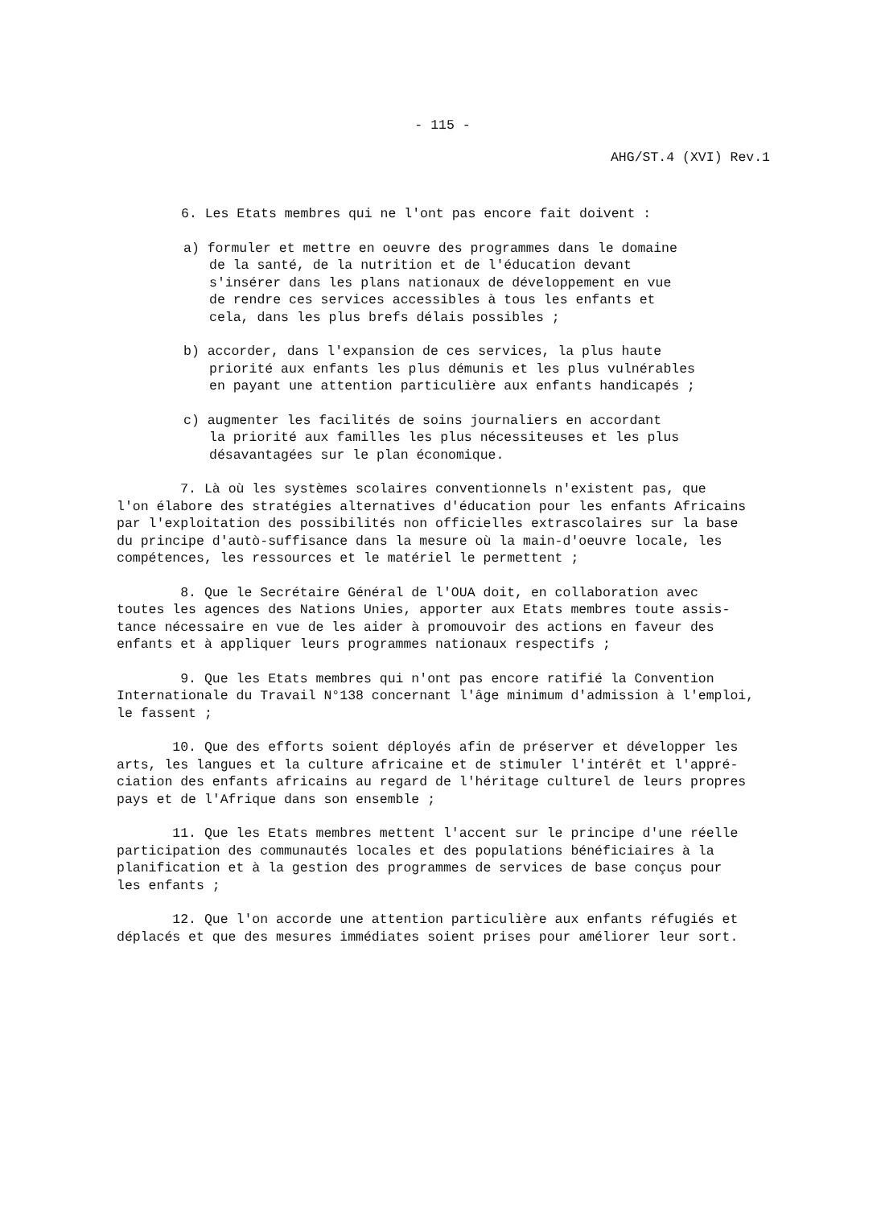- 115 -
AHG/ST.4 (XVI) Rev.1
6. Les Etats membres qui ne l'ont pas encore fait doivent :
a) formuler et mettre en oeuvre des programmes dans le domaine
de la santé, de la nutrition et de l'éducation devant
s'insérer dans les plans nationaux de développement en vue
de rendre ces services accessibles à tous les enfants et
cela, dans les plus brefs délais possibles ;
b) accorder, dans l'expansion de ces services, la plus haute
priorité aux enfants les plus démunis et les plus vulnérables
en payant une attention particulière aux enfants handicapés ;
c) augmenter les facilités de soins journaliers en accordant
la priorité aux familles les plus nécessiteuses et les plus
désavantagées sur le plan économique.
7. Là où les systèmes scolaires conventionnels n'existent pas, que
l'on élabore des stratégies alternatives d'éducation pour les enfants Africains
par l'exploitation des possibilités non officielles extrascolaires sur la base
du principe d'autò-suffisance dans la mesure où la main-d'oeuvre locale, les
compétences, les ressources et le matériel le permettent ;
8. Que le Secrétaire Général de l'OUA doit, en collaboration avec
toutes les agences des Nations Unies, apporter aux Etats membres toute assis-
tance nécessaire en vue de les aider à promouvoir des actions en faveur des
enfants et à appliquer leurs programmes nationaux respectifs ;
9. Que les Etats membres qui n'ont pas encore ratifié la Convention
Internationale du Travail N°138 concernant l'âge minimum d'admission à l'emploi,
le fassent ;
10. Que des efforts soient déployés afin de préserver et développer les
arts, les langues et la culture africaine et de stimuler l'intérêt et l'appré-
ciation des enfants africains au regard de l'héritage culturel de leurs propres
pays et de l'Afrique dans son ensemble ;
11. Que les Etats membres mettent l'accent sur le principe d'une réelle
participation des communautés locales et des populations bénéficiaires à la
planification et à la gestion des programmes de services de base conçus pour
les enfants ;
12. Que l'on accorde une attention particulière aux enfants réfugiés et
déplacés et que des mesures immédiates soient prises pour améliorer leur sort.